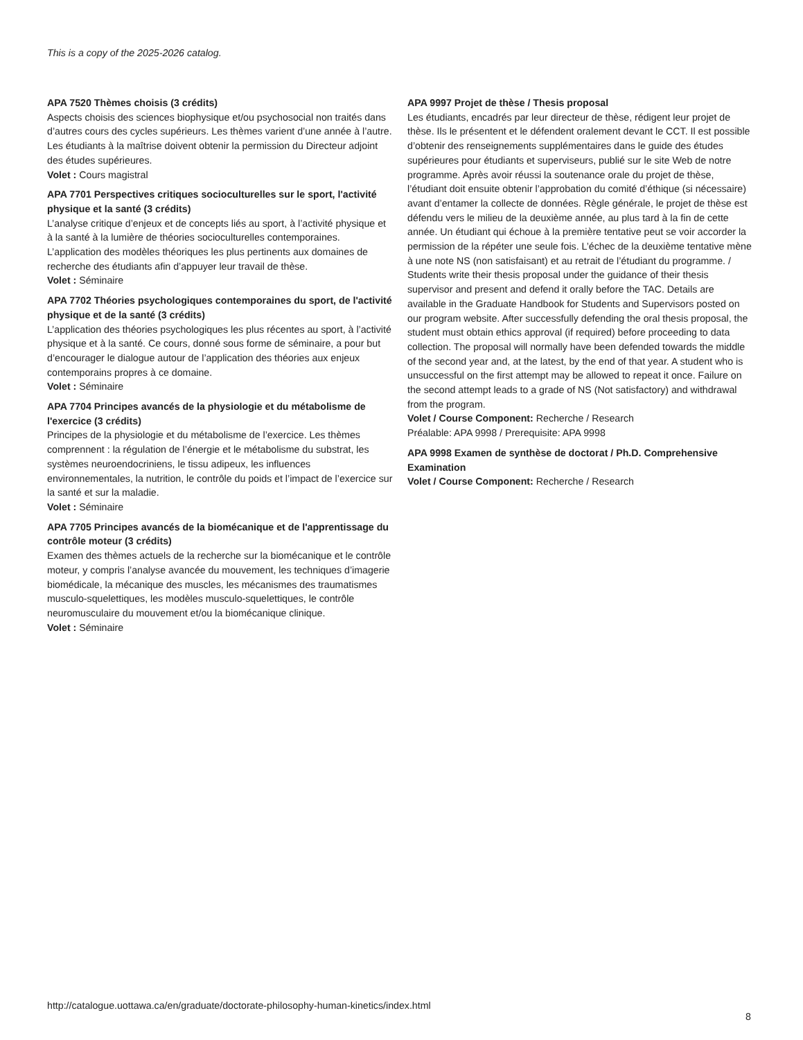This is a copy of the 2025-2026 catalog.
APA 7520 Thèmes choisis (3 crédits)
Aspects choisis des sciences biophysique et/ou psychosocial non traités dans d’autres cours des cycles supérieurs. Les thèmes varient d’une année à l’autre. Les étudiants à la maîtrise doivent obtenir la permission du Directeur adjoint des études supérieures.
Volet : Cours magistral
APA 7701 Perspectives critiques socioculturelles sur le sport, l'activité physique et la santé (3 crédits)
L’analyse critique d’enjeux et de concepts liés au sport, à l’activité physique et à la santé à la lumière de théories socioculturelles contemporaines. L’application des modèles théoriques les plus pertinents aux domaines de recherche des étudiants afin d’appuyer leur travail de thèse.
Volet : Séminaire
APA 7702 Théories psychologiques contemporaines du sport, de l'activité physique et de la santé (3 crédits)
L’application des théories psychologiques les plus récentes au sport, à l’activité physique et à la santé. Ce cours, donné sous forme de séminaire, a pour but d’encourager le dialogue autour de l’application des théories aux enjeux contemporains propres à ce domaine.
Volet : Séminaire
APA 7704 Principes avancés de la physiologie et du métabolisme de l'exercice (3 crédits)
Principes de la physiologie et du métabolisme de l’exercice. Les thèmes comprennent : la régulation de l’énergie et le métabolisme du substrat, les systèmes neuroendocriniens, le tissu adipeux, les influences environnementales, la nutrition, le contrôle du poids et l’impact de l’exercice sur la santé et sur la maladie.
Volet : Séminaire
APA 7705 Principes avancés de la biomécanique et de l'apprentissage du contrôle moteur (3 crédits)
Examen des thèmes actuels de la recherche sur la biomécanique et le contrôle moteur, y compris l’analyse avancée du mouvement, les techniques d’imagerie biomédicale, la mécanique des muscles, les mécanismes des traumatismes musculo-squelettiques, les modèles musculo-squelettiques, le contrôle neuromusculaire du mouvement et/ou la biomécanique clinique.
Volet : Séminaire
APA 9997 Projet de thèse / Thesis proposal
Les étudiants, encadrés par leur directeur de thèse, rédigent leur projet de thèse. Ils le présentent et le défendent oralement devant le CCT. Il est possible d’obtenir des renseignements supplémentaires dans le guide des études supérieures pour étudiants et superviseurs, publié sur le site Web de notre programme. Après avoir réussi la soutenance orale du projet de thèse, l’étudiant doit ensuite obtenir l’approbation du comité d’éthique (si nécessaire) avant d’entamer la collecte de données. Règle générale, le projet de thèse est défendu vers le milieu de la deuxième année, au plus tard à la fin de cette année. Un étudiant qui échoue à la première tentative peut se voir accorder la permission de la répéter une seule fois. L’échec de la deuxième tentative mène à une note NS (non satisfaisant) et au retrait de l’étudiant du programme. / Students write their thesis proposal under the guidance of their thesis supervisor and present and defend it orally before the TAC. Details are available in the Graduate Handbook for Students and Supervisors posted on our program website. After successfully defending the oral thesis proposal, the student must obtain ethics approval (if required) before proceeding to data collection. The proposal will normally have been defended towards the middle of the second year and, at the latest, by the end of that year. A student who is unsuccessful on the first attempt may be allowed to repeat it once. Failure on the second attempt leads to a grade of NS (Not satisfactory) and withdrawal from the program.
Volet / Course Component: Recherche / Research
Préalable: APA 9998 / Prerequisite: APA 9998
APA 9998 Examen de synthèse de doctorat / Ph.D. Comprehensive Examination
Volet / Course Component: Recherche / Research
http://catalogue.uottawa.ca/en/graduate/doctorate-philosophy-human-kinetics/index.html
8